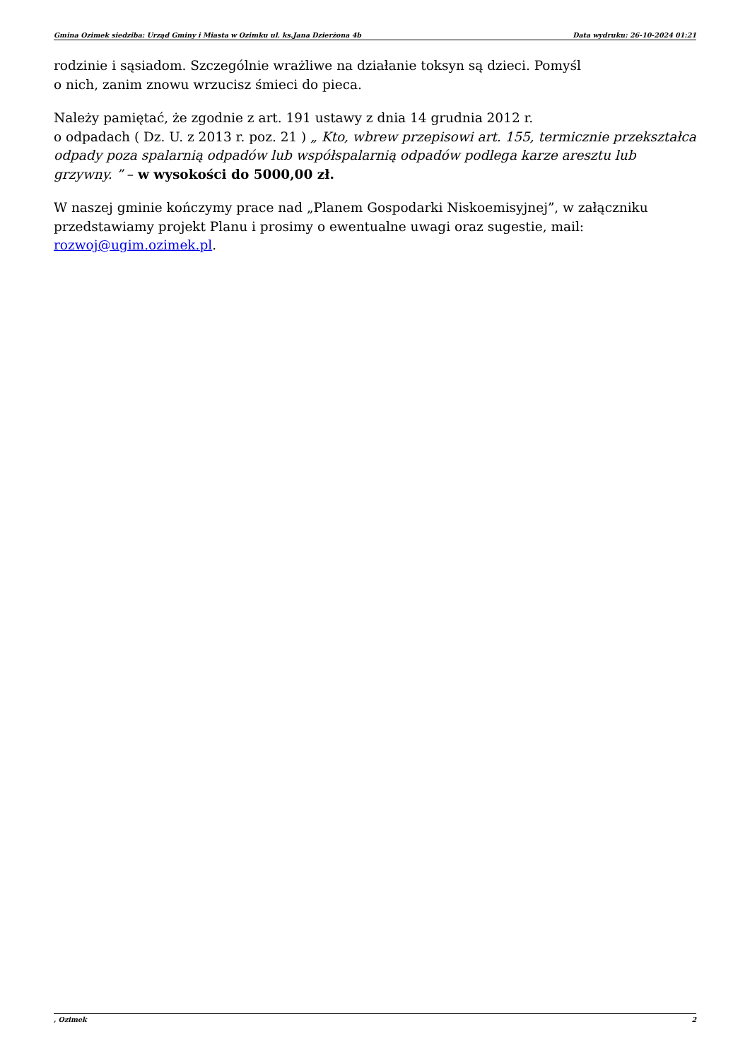Gmina Ozimek siedziba: Urząd Gminy i Miasta w Ozimku ul. ks.Jana Dzierżona 4b Data wydruku: 26-10-2024 01:21
rodzinie i sąsiadom. Szczególnie wrażliwe na działanie toksyn są dzieci. Pomyśl
o nich, zanim znowu wrzucisz śmieci do pieca.
Należy pamiętać, że zgodnie z art. 191 ustawy z dnia 14 grudnia 2012 r.
o odpadach ( Dz. U. z 2013 r. poz. 21 ) „ Kto, wbrew przepisowi art. 155, termicznie przekształca odpady poza spalarnią odpadów lub współspalarnią odpadów podlega karze aresztu lub grzywny. ” – w wysokości do 5000,00 zł.
W naszej gminie kończymy prace nad „Planem Gospodarki Niskoemisyjnej”, w załączniku przedstawiamy projekt Planu i prosimy o ewentualne uwagi oraz sugestie, mail: rozwoj@ugim.ozimek.pl.
, Ozimek 2